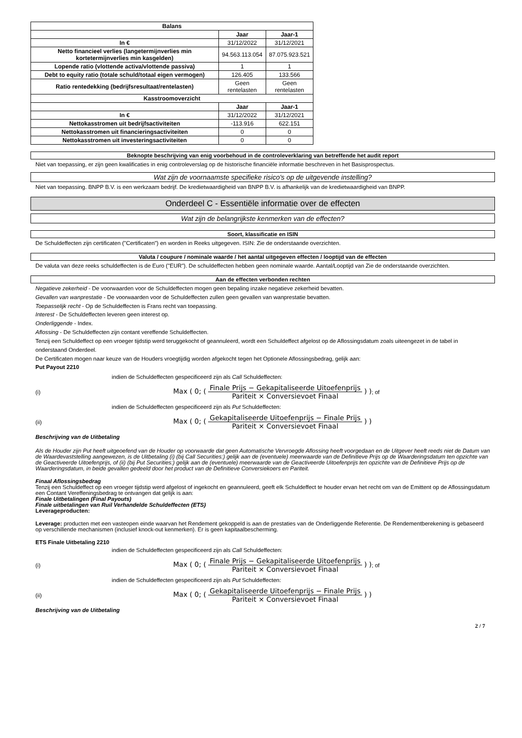| Balans | | |
| --- | --- | --- |
| | Jaar | Jaar-1 |
| In € | 31/12/2022 | 31/12/2021 |
| Netto financieel verlies (langetermijnverlies min kortetermijnverlies min kasgelden) | 94.563.113.054 | 87.075.923.521 |
| Lopende ratio (vlottende activa/vlottende passiva) | 1 | 1 |
| Debt to equity ratio (totale schuld/totaal eigen vermogen) | 126.405 | 133.566 |
| Ratio rentedekking (bedrijfsresultaat/rentelasten) | Geen rentelasten | Geen rentelasten |
| Kasstroomoverzicht | | |
| | Jaar | Jaar-1 |
| In € | 31/12/2022 | 31/12/2021 |
| Nettokasstromen uit bedrijfsactiviteiten | -113.916 | 622.151 |
| Nettokasstromen uit financieringsactiviteiten | 0 | 0 |
| Nettokasstromen uit investeringsactiviteiten | 0 | 0 |
Beknopte beschrijving van enig voorbehoud in de controleverklaring van betreffende het audit report
Niet van toepassing, er zijn geen kwalificaties in enig controleverslag op de historische financiële informatie beschreven in het Basisprospectus.
Wat zijn de voornaamste specifieke risico's op de uitgevende instelling?
Niet van toepassing. BNPP B.V. is een werkzaam bedrijf. De kredietwaardigheid van BNPP B.V. is afhankelijk van de kredietwaardigheid van BNPP.
Onderdeel C - Essentiële informatie over de effecten
Wat zijn de belangrijkste kenmerken van de effecten?
Soort, klassificatie en ISIN
De Schuldeffecten zijn certificaten ("Certificaten") en worden in Reeks uitgegeven. ISIN: Zie de onderstaande overzichten.
Valuta / coupure / nominale waarde / het aantal uitgegeven effecten / looptijd van de effecten
De valuta van deze reeks schuldeffecten is de Euro ("EUR"). De schuldeffecten hebben geen nominale waarde. Aantal/Looptijd van Zie de onderstaande overzichten.
Aan de effecten verbonden rechten
Negatieve zekerheid - De voorwaarden voor de Schuldeffecten mogen geen bepaling inzake negatieve zekerheid bevatten.
Gevallen van wanprestatie - De voorwaarden voor de Schuldeffecten zullen geen gevallen van wanprestatie bevatten.
Toepasselijk recht - Op de Schuldeffecten is Frans recht van toepassing.
Interest - De Schuldeffecten leveren geen interest op.
Onderliggende - Index.
Aflossing - De Schuldeffecten zijn contant vereffende Schuldeffecten.
Tenzij een Schuldeffect op een vroeger tijdstip werd teruggekocht of geannuleerd, wordt een Schuldeffect afgelost op de Aflossingsdatum zoals uiteengezet in de tabel in onderstaand Onderdeel.
De Certificaten mogen naar keuze van de Houders vroegtijdig worden afgekocht tegen het Optionele Aflossingsbedrag, gelijk aan:
Put Payout 2210
indien de Schuldeffecten gespecificeerd zijn als Call Schuldeffecten:
(i) Max ( 0; ( Finale Prijs − Gekapitaliseerde Uitoefenprijs Pariteit × Conversievoet Finaal ) ) ; of
indien de Schuldeffecten gespecificeerd zijn als Put Schuldeffecten:
(ii) Max ( 0; ( Gekapitaliseerde Uitoefenprijs − Finale Prijs Pariteit × Conversievoet Finaal ) )
Beschrijving van de Uitbetaling
Als de Houder zijn Put heeft uitgeoefend van de Houder op voorwaarde dat geen Automatische Vervroegde Aflossing heeft voorgedaan en de Uitgever heeft reeds niet de Datum van de Waardevaststelling aangewezen, is de Uitbetaling (i) (bij Call Securities:) gelijk aan de (eventuele) meerwaarde van de Definitieve Prijs op de Waarderingsdatum ten opzichte van de Geactiveerde Uitoefenprijs, of (ii) (bij Put Securities:) gelijk aan de (eventuele) meerwaarde van de Geactiveerde Uitoefenprijs ten opzichte van de Definitieve Prijs op de Waarderingsdatum, in beide gevallen gedeeld door het product van de Definitieve Conversiekoers en Pariteit.
Finaal Aflossingsbedrag
Tenzij een Schuldeffect op een vroeger tijdstip werd afgelost of ingekocht en geannuleerd, geeft elk Schuldeffect te houder ervan het recht om van de Emittent op de Aflossingsdatum een Contant Vereffeningsbedrag te ontvangen dat gelijk is aan:
Finale Uitbetalingen (Final Payouts)
Finale uitbetalingen van Ruil Verhandelde Schuldeffecten (ETS)
Leverageproducten:
Leverage: producten met een vasteopen einde waarvan het Rendement gekoppeld is aan de prestaties van de Onderliggende Referentie. De Rendementberekening is gebaseerd op verschillende mechanismen (inclusief knock-out kenmerken). Er is geen kapitaalbescherming.
ETS Finale Uitbetaling 2210
indien de Schuldeffecten gespecificeerd zijn als Call Schuldeffecten:
(i) Max ( 0; ( Finale Prijs − Gekapitaliseerde Uitoefenprijs Pariteit × Conversievoet Finaal ) ) ; of
indien de Schuldeffecten gespecificeerd zijn als Put Schuldeffecten:
(ii) Max ( 0; ( Gekapitaliseerde Uitoefenprijs − Finale Prijs Pariteit × Conversievoet Finaal ) )
Beschrijving van de Uitbetaling
2 / 7